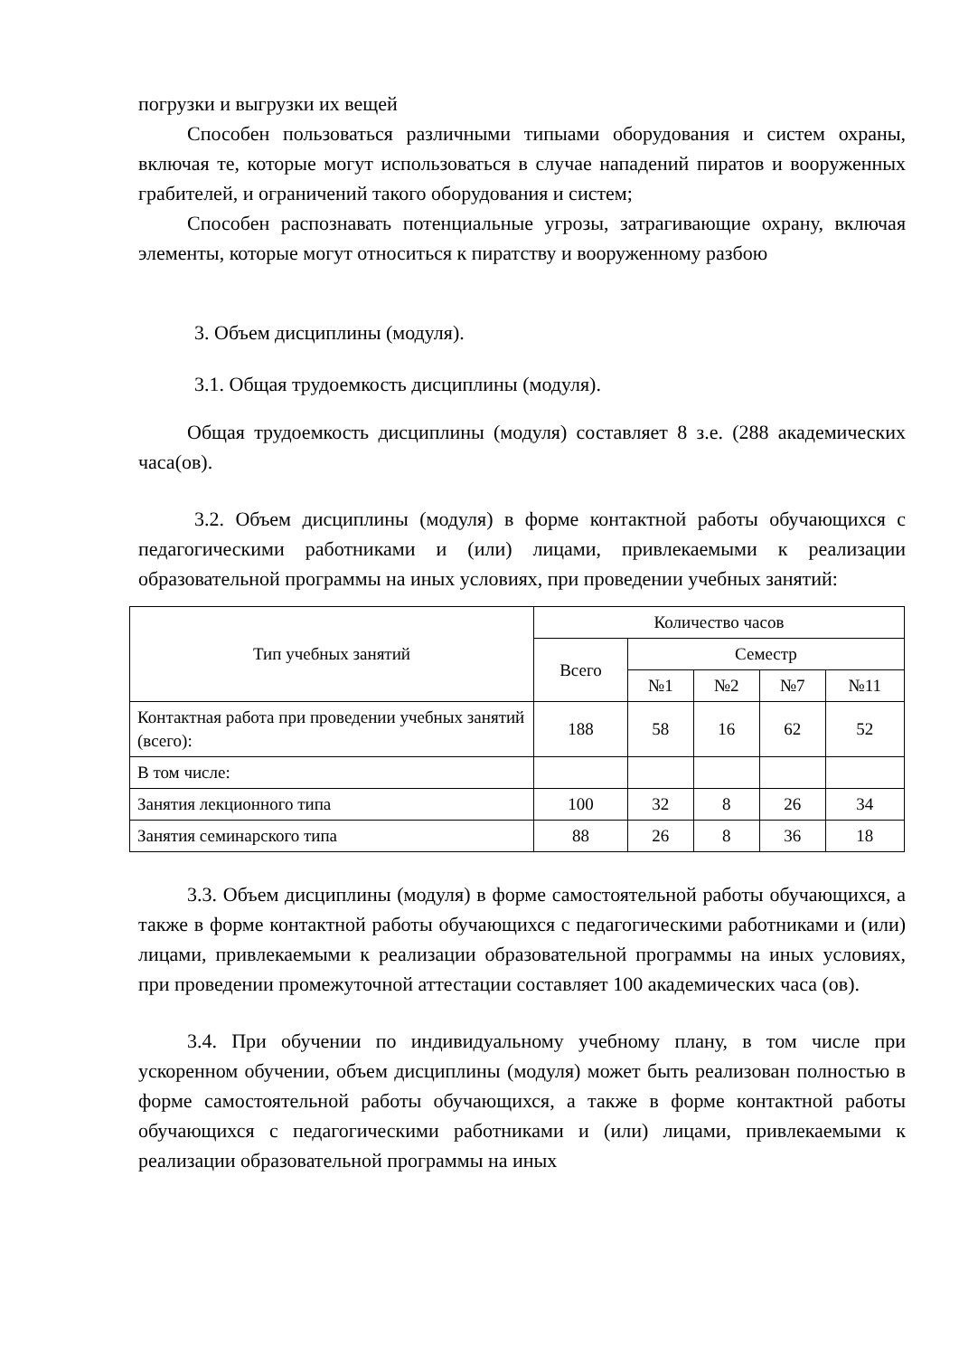погрузки и выгрузки их вещей
Способен пользоваться различными типыами оборудования и систем охраны, включая те, которые могут использоваться в случае нападений пиратов и вооруженных грабителей, и ограничений такого оборудования и систем;
Способен распознавать потенциальные угрозы, затрагивающие охрану, включая элементы, которые могут относиться к пиратству и вооруженному разбою
3. Объем дисциплины (модуля).
3.1. Общая трудоемкость дисциплины (модуля).
Общая трудоемкость дисциплины (модуля) составляет 8 з.е. (288 академических часа(ов).
3.2. Объем дисциплины (модуля) в форме контактной работы обучающихся с педагогическими работниками и (или) лицами, привлекаемыми к реализации образовательной программы на иных условиях, при проведении учебных занятий:
| Тип учебных занятий | Количество часов | | | | |
| --- | --- | --- | --- | --- | --- |
| | Всего | Семестр | | | |
| | | №1 | №2 | №7 | №11 |
| Контактная работа при проведении учебных занятий (всего): | 188 | 58 | 16 | 62 | 52 |
| В том числе: | | | | | |
| Занятия лекционного типа | 100 | 32 | 8 | 26 | 34 |
| Занятия семинарского типа | 88 | 26 | 8 | 36 | 18 |
3.3. Объем дисциплины (модуля) в форме самостоятельной работы обучающихся, а также в форме контактной работы обучающихся с педагогическими работниками и (или) лицами, привлекаемыми к реализации образовательной программы на иных условиях, при проведении промежуточной аттестации составляет 100 академических часа (ов).
3.4. При обучении по индивидуальному учебному плану, в том числе при ускоренном обучении, объем дисциплины (модуля) может быть реализован полностью в форме самостоятельной работы обучающихся, а также в форме контактной работы обучающихся с педагогическими работниками и (или) лицами, привлекаемыми к реализации образовательной программы на иных